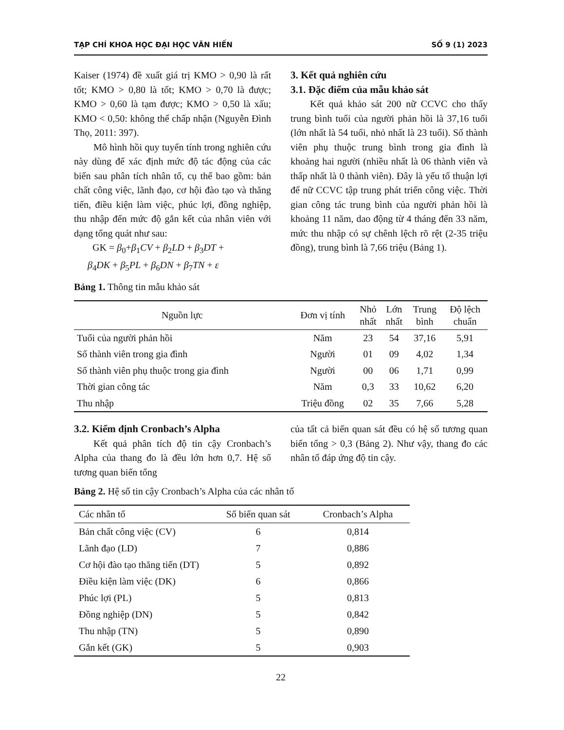TẠP CHÍ KHOA HỌC ĐẠI HỌC VĂN HIẾN SỐ 9 (1) 2023
Kaiser (1974) đề xuất giá trị KMO > 0,90 là rất tốt; KMO > 0,80 là tốt; KMO > 0,70 là được; KMO > 0,60 là tạm được; KMO > 0,50 là xấu; KMO < 0,50: không thể chấp nhận (Nguyễn Đình Thọ, 2011: 397).
Mô hình hồi quy tuyến tính trong nghiên cứu này dùng để xác định mức độ tác động của các biến sau phân tích nhân tố, cụ thể bao gồm: bản chất công việc, lãnh đạo, cơ hội đào tạo và thăng tiến, điều kiện làm việc, phúc lợi, đồng nghiệp, thu nhập đến mức độ gắn kết của nhân viên với dạng tổng quát như sau:
GK = β<sub>0</sub>+β<sub>1</sub>CV + β<sub>2</sub>LD + β<sub>3</sub>DT +
β<sub>4</sub>DK + β<sub>5</sub>PL + β<sub>6</sub>DN + β<sub>7</sub>TN + ε
3. Kết quả nghiên cứu
3.1. Đặc điểm của mẫu khảo sát
Kết quả khảo sát 200 nữ CCVC cho thấy trung bình tuổi của người phản hồi là 37,16 tuổi (lớn nhất là 54 tuổi, nhỏ nhất là 23 tuổi). Số thành viên phụ thuộc trung bình trong gia đình là khoảng hai người (nhiều nhất là 06 thành viên và thấp nhất là 0 thành viên). Đây là yếu tố thuận lợi để nữ CCVC tập trung phát triển công việc. Thời gian công tác trung bình của người phản hồi là khoảng 11 năm, dao động từ 4 tháng đến 33 năm, mức thu nhập có sự chênh lệch rõ rệt (2-35 triệu đồng), trung bình là 7,66 triệu (Bảng 1).
Bảng 1. Thông tin mẫu khảo sát
| Nguồn lực | Đơn vị tính | Nhỏ nhất | Lớn nhất | Trung bình | Độ lệch chuẩn |
| --- | --- | --- | --- | --- | --- |
| Tuổi của người phản hồi | Năm | 23 | 54 | 37,16 | 5,91 |
| Số thành viên trong gia đình | Người | 01 | 09 | 4,02 | 1,34 |
| Số thành viên phụ thuộc trong gia đình | Người | 00 | 06 | 1,71 | 0,99 |
| Thời gian công tác | Năm | 0,3 | 33 | 10,62 | 6,20 |
| Thu nhập | Triệu đồng | 02 | 35 | 7,66 | 5,28 |
3.2. Kiểm định Cronbach’s Alpha
Kết quả phân tích độ tin cậy Cronbach’s Alpha của thang đo là đều lớn hơn 0,7. Hệ số tương quan biến tổng
của tất cả biến quan sát đều có hệ số tương quan biến tổng > 0,3 (Bảng 2). Như vậy, thang đo các nhân tố đáp ứng độ tin cậy.
Bảng 2. Hệ số tin cậy Cronbach’s Alpha của các nhân tố
| Các nhân tố | Số biến quan sát | Cronbach’s Alpha |
| --- | --- | --- |
| Bản chất công việc (CV) | 6 | 0,814 |
| Lãnh đạo (LD) | 7 | 0,886 |
| Cơ hội đào tạo thăng tiến (DT) | 5 | 0,892 |
| Điều kiện làm việc (DK) | 6 | 0,866 |
| Phúc lợi (PL) | 5 | 0,813 |
| Đồng nghiệp (DN) | 5 | 0,842 |
| Thu nhập (TN) | 5 | 0,890 |
| Gắn kết (GK) | 5 | 0,903 |
22